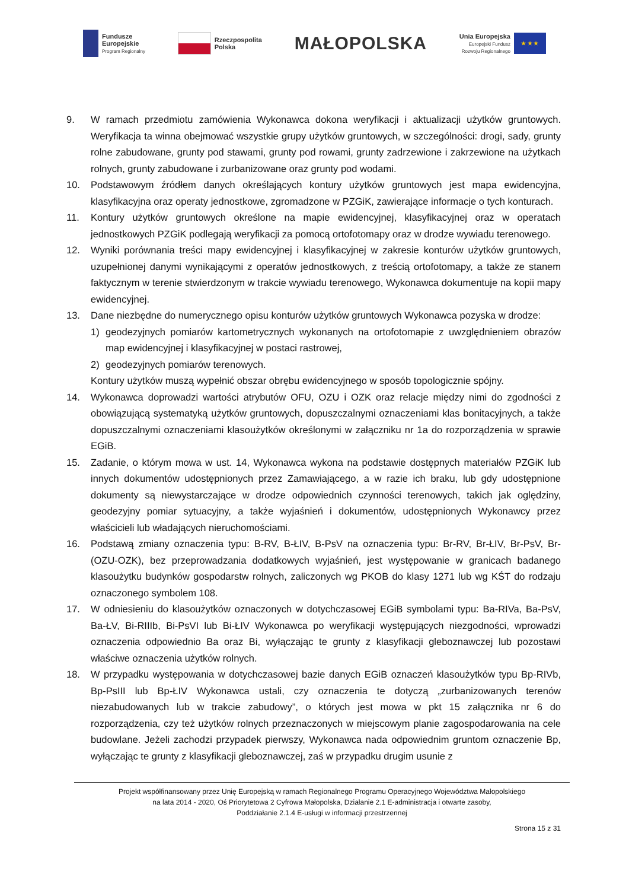Fundusze
Europejskie
Program Regionalny
Rzeczpospolita
Polska
MAŁOPOLSKA
Unia Europejska
Europejski Fundusz
Rozwoju Regionalnego
★ ★ ★
9. W ramach przedmiotu zamówienia Wykonawca dokona weryfikacji i aktualizacji użytków gruntowych. Weryfikacja ta winna obejmować wszystkie grupy użytków gruntowych, w szczególności: drogi, sady, grunty rolne zabudowane, grunty pod stawami, grunty pod rowami, grunty zadrzewione i zakrzewione na użytkach rolnych, grunty zabudowane i zurbanizowane oraz grunty pod wodami.
10. Podstawowym źródłem danych określających kontury użytków gruntowych jest mapa ewidencyjna, klasyfikacyjna oraz operaty jednostkowe, zgromadzone w PZGiK, zawierające informacje o tych konturach.
11. Kontury użytków gruntowych określone na mapie ewidencyjnej, klasyfikacyjnej oraz w operatach jednostkowych PZGiK podlegają weryfikacji za pomocą ortofotomapy oraz w drodze wywiadu terenowego.
12. Wyniki porównania treści mapy ewidencyjnej i klasyfikacyjnej w zakresie konturów użytków gruntowych, uzupełnionej danymi wynikającymi z operatów jednostkowych, z treścią ortofotomapy, a także ze stanem faktycznym w terenie stwierdzonym w trakcie wywiadu terenowego, Wykonawca dokumentuje na kopii mapy ewidencyjnej.
13. Dane niezbędne do numerycznego opisu konturów użytków gruntowych Wykonawca pozyska w drodze:
1) geodezyjnych pomiarów kartometrycznych wykonanych na ortofotomapie z uwzględnieniem obrazów map ewidencyjnej i klasyfikacyjnej w postaci rastrowej,
2) geodezyjnych pomiarów terenowych.
Kontury użytków muszą wypełnić obszar obrębu ewidencyjnego w sposób topologicznie spójny.
14. Wykonawca doprowadzi wartości atrybutów OFU, OZU i OZK oraz relacje między nimi do zgodności z obowiązującą systematyką użytków gruntowych, dopuszczalnymi oznaczeniami klas bonitacyjnych, a także dopuszczalnymi oznaczeniami klasoużytków określonymi w załączniku nr 1a do rozporządzenia w sprawie EGiB.
15. Zadanie, o którym mowa w ust. 14, Wykonawca wykona na podstawie dostępnych materiałów PZGiK lub innych dokumentów udostępnionych przez Zamawiającego, a w razie ich braku, lub gdy udostępnione dokumenty są niewystarczające w drodze odpowiednich czynności terenowych, takich jak oględziny, geodezyjny pomiar sytuacyjny, a także wyjaśnień i dokumentów, udostępnionych Wykonawcy przez właścicieli lub władających nieruchomościami.
16. Podstawą zmiany oznaczenia typu: B-RV, B-ŁIV, B-PsV na oznaczenia typu: Br-RV, Br-ŁIV, Br-PsV, Br-(OZU-OZK), bez przeprowadzania dodatkowych wyjaśnień, jest występowanie w granicach badanego klasoużytku budynków gospodarstw rolnych, zaliczonych wg PKOB do klasy 1271 lub wg KŚT do rodzaju oznaczonego symbolem 108.
17. W odniesieniu do klasoużytków oznaczonych w dotychczasowej EGiB symbolami typu: Ba-RIVa, Ba-PsV, Ba-ŁV, Bi-RIIIb, Bi-PsVI lub Bi-ŁIV Wykonawca po weryfikacji występujących niezgodności, wprowadzi oznaczenia odpowiednio Ba oraz Bi, wyłączając te grunty z klasyfikacji gleboznawczej lub pozostawi właściwe oznaczenia użytków rolnych.
18. W przypadku występowania w dotychczasowej bazie danych EGiB oznaczeń klasoużytków typu Bp-RIVb, Bp-PsIII lub Bp-ŁIV Wykonawca ustali, czy oznaczenia te dotyczą „zurbanizowanych terenów niezabudowanych lub w trakcie zabudowy”, o których jest mowa w pkt 15 załącznika nr 6 do rozporządzenia, czy też użytków rolnych przeznaczonych w miejscowym planie zagospodarowania na cele budowlane. Jeżeli zachodzi przypadek pierwszy, Wykonawca nada odpowiednim gruntom oznaczenie Bp, wyłączając te grunty z klasyfikacji gleboznawczej, zaś w przypadku drugim usunie z
Projekt współfinansowany przez Unię Europejską w ramach Regionalnego Programu Operacyjnego Województwa Małopolskiego
na lata 2014 - 2020, Oś Priorytetowa 2 Cyfrowa Małopolska, Działanie 2.1 E-administracja i otwarte zasoby,
Poddziałanie 2.1.4 E-usługi w informacji przestrzennej
Strona 15 z 31